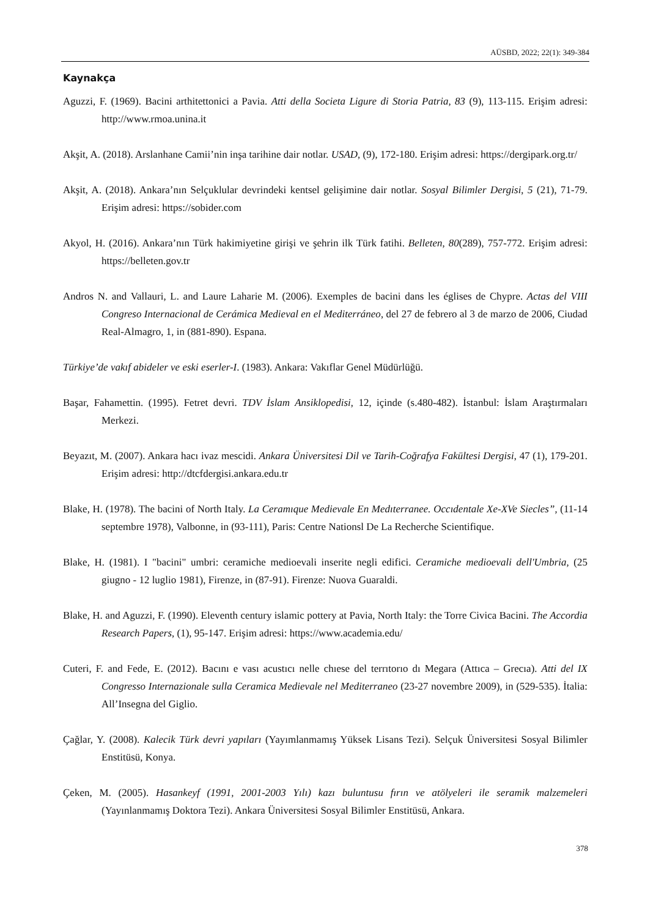AÜSBD, 2022; 22(1): 349-384
Kaynakça
Aguzzi, F. (1969). Bacini arthitettonici a Pavia. Atti della Societa Ligure di Storia Patria, 83 (9), 113-115. Erişim adresi: http://www.rmoa.unina.it
Akşit, A. (2018). Arslanhane Camii’nin inşa tarihine dair notlar. USAD, (9), 172-180. Erişim adresi: https://dergipark.org.tr/
Akşit, A. (2018). Ankara’nın Selçuklular devrindeki kentsel gelişimine dair notlar. Sosyal Bilimler Dergisi, 5 (21), 71-79. Erişim adresi: https://sobider.com
Akyol, H. (2016). Ankara’nın Türk hakimiyetine girişi ve şehrin ilk Türk fatihi. Belleten, 80(289), 757-772. Erişim adresi: https://belleten.gov.tr
Andros N. and Vallauri, L. and Laure Laharie M. (2006). Exemples de bacini dans les églises de Chypre. Actas del VIII Congreso Internacional de Cerámica Medieval en el Mediterráneo, del 27 de febrero al 3 de marzo de 2006, Ciudad Real-Almagro, 1, in (881-890). Espana.
Türkiye’de vakıf abideler ve eski eserler-I. (1983). Ankara: Vakıflar Genel Müdürlüğü.
Başar, Fahamettin. (1995). Fetret devri. TDV İslam Ansiklopedisi, 12, içinde (s.480-482). İstanbul: İslam Araştırmaları Merkezi.
Beyazıt, M. (2007). Ankara hacı ivaz mescidi. Ankara Üniversitesi Dil ve Tarih-Coğrafya Fakültesi Dergisi, 47 (1), 179-201. Erişim adresi: http://dtcfdergisi.ankara.edu.tr
Blake, H. (1978). The bacini of North Italy. La Ceramıque Medievale En Medıterranee. Occıdentale Xe-XVe Siecles”, (11-14 septembre 1978), Valbonne, in (93-111), Paris: Centre Nationsl De La Recherche Scientifique.
Blake, H. (1981). I "bacini" umbri: ceramiche medioevali inserite negli edifici. Ceramiche medioevali dell'Umbria, (25 giugno - 12 luglio 1981), Firenze, in (87-91). Firenze: Nuova Guaraldi.
Blake, H. and Aguzzi, F. (1990). Eleventh century islamic pottery at Pavia, North Italy: the Torre Civica Bacini. The Accordia Research Papers, (1), 95-147. Erişim adresi: https://www.academia.edu/
Cuteri, F. and Fede, E. (2012). Bacını e vası acustıcı nelle chıese del terrıtorıo dı Megara (Attıca – Grecıa). Atti del IX Congresso Internazionale sulla Ceramica Medievale nel Mediterraneo (23-27 novembre 2009), in (529-535). İtalia: All’Insegna del Giglio.
Çağlar, Y. (2008). Kalecik Türk devri yapıları (Yayımlanmamış Yüksek Lisans Tezi). Selçuk Üniversitesi Sosyal Bilimler Enstitüsü, Konya.
Çeken, M. (2005). Hasankeyf (1991, 2001-2003 Yılı) kazı buluntusu fırın ve atölyeleri ile seramik malzemeleri (Yayınlanmamış Doktora Tezi). Ankara Üniversitesi Sosyal Bilimler Enstitüsü, Ankara.
378